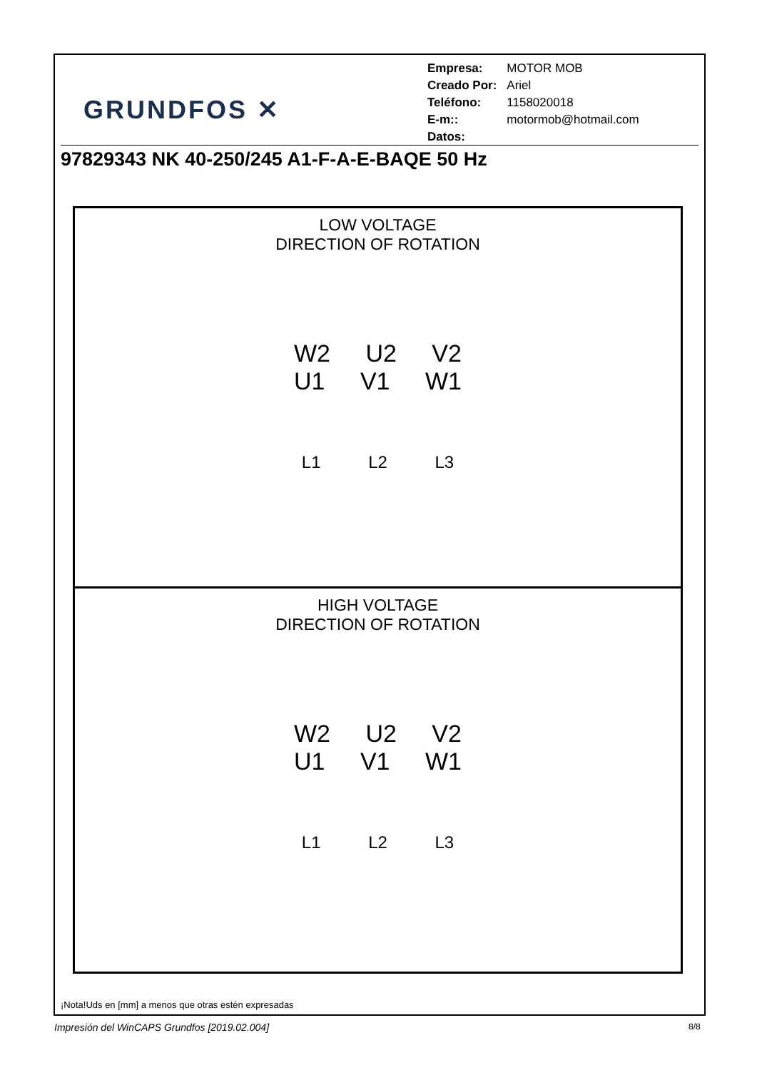GRUNDFOS ✕
| Empresa: | MOTOR MOB |
| Creado Por: | Ariel |
| Teléfono: | 1158020018 |
| E-m:: | motormob@hotmail.com |
| Datos: | |
97829343 NK 40-250/245 A1-F-A-E-BAQE 50 Hz
LOW VOLTAGE
DIRECTION OF ROTATION
W2 U2 V2
U1 V1 W1
L1 L2 L3
HIGH VOLTAGE
DIRECTION OF ROTATION
W2 U2 V2
U1 V1 W1
L1 L2 L3
¡Nota!Uds en [mm] a menos que otras estén expresadas
Impresión del WinCAPS Grundfos [2019.02.004]
8/8